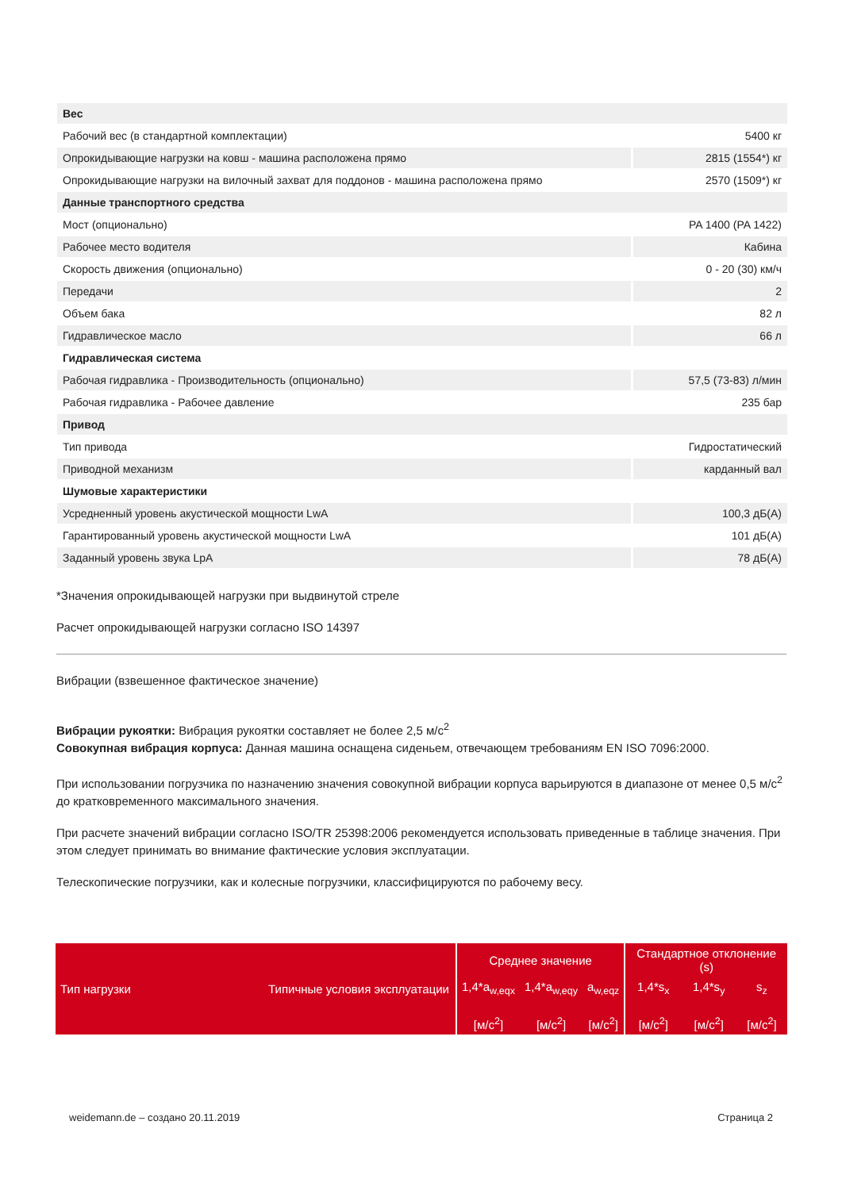| Вес | |
| Рабочий вес (в стандартной комплектации) | 5400 кг |
| Опрокидывающие нагрузки на ковш - машина расположена прямо | 2815 (1554*) кг |
| Опрокидывающие нагрузки на вилочный захват для поддонов - машина расположена прямо | 2570 (1509*) кг |
| Данные транспортного средства | |
| Мост (опционально) | PA 1400 (PA 1422) |
| Рабочее место водителя | Кабина |
| Скорость движения (опционально) | 0 - 20 (30) км/ч |
| Передачи | 2 |
| Объем бака | 82 л |
| Гидравлическое масло | 66 л |
| Гидравлическая система | |
| Рабочая гидравлика - Производительность (опционально) | 57,5 (73-83) л/мин |
| Рабочая гидравлика - Рабочее давление | 235 бар |
| Привод | |
| Тип привода | Гидростатический |
| Приводной механизм | карданный вал |
| Шумовые характеристики | |
| Усредненный уровень акустической мощности LwA | 100,3 дБ(A) |
| Гарантированный уровень акустической мощности LwA | 101 дБ(A) |
| Заданный уровень звука LpA | 78 дБ(A) |
*Значения опрокидывающей нагрузки при выдвинутой стреле
Расчет опрокидывающей нагрузки согласно ISO 14397
Вибрации (взвешенное фактическое значение)
Вибрации рукоятки: Вибрация рукоятки составляет не более 2,5 м/с<sup>2</sup>
Совокупная вибрация корпуса: Данная машина оснащена сиденьем, отвечающем требованиям EN ISO 7096:2000.
При использовании погрузчика по назначению значения совокупной вибрации корпуса варьируются в диапазоне от менее 0,5 м/с<sup>2</sup> до кратковременного максимального значения.
При расчете значений вибрации согласно ISO/TR 25398:2006 рекомендуется использовать приведенные в таблице значения. При этом следует принимать во внимание фактические условия эксплуатации.
Телескопические погрузчики, как и колесные погрузчики, классифицируются по рабочему весу.
| Тип нагрузки | Типичные условия эксплуатации | Среднее значение | | | Стандартное отклонение (s) | | |
| --- | --- | --- | --- | --- | --- | --- | --- |
| | | 1,4*a<sub>w,eqx</sub> | 1,4*a<sub>w,eqy</sub> | a<sub>w,eqz</sub> | 1,4*s<sub>x</sub> | 1,4*s<sub>y</sub> | s<sub>z</sub> |
| | | [м/с<sup>2</sup>] | [м/с<sup>2</sup>] | [м/с<sup>2</sup>] | [м/с<sup>2</sup>] | [м/с<sup>2</sup>] | [м/с<sup>2</sup>] |
weidemann.de – создано 20.11.2019 Страница 2